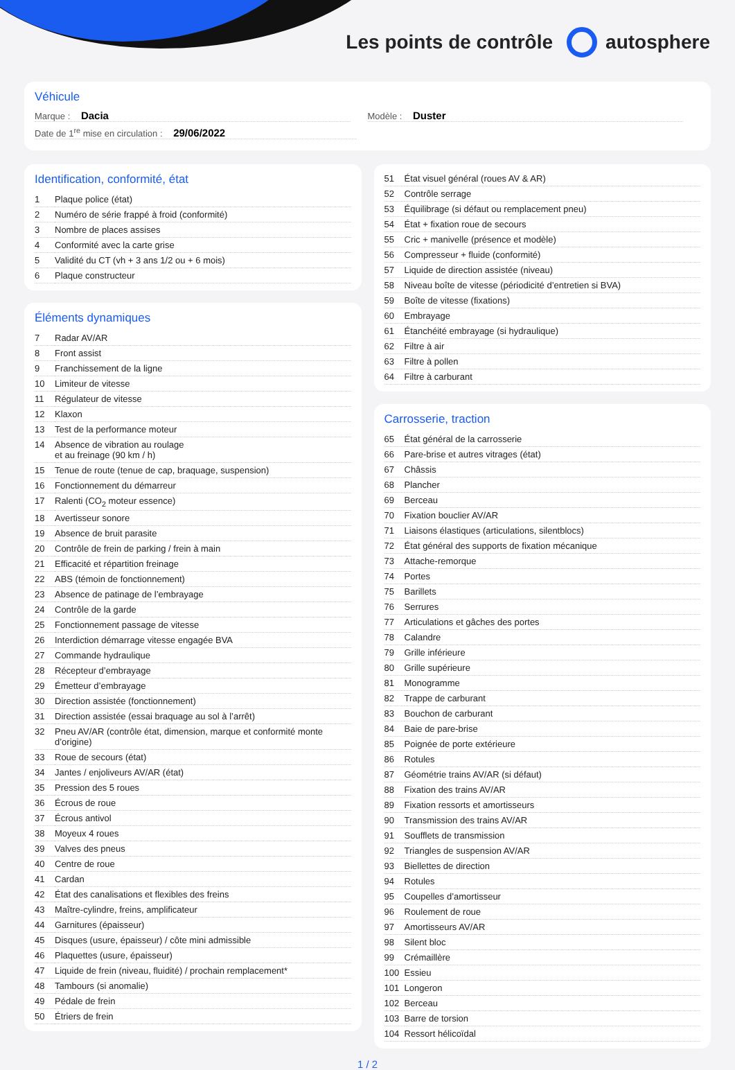Les points de contrôle autosphere
Véhicule
Marque : Dacia
Modèle : Duster
Date de 1<sup>re</sup> mise en circulation : 29/06/2022
Identification, conformité, état
| 1 | Plaque police (état) |
| 2 | Numéro de série frappé à froid (conformité) |
| 3 | Nombre de places assises |
| 4 | Conformité avec la carte grise |
| 5 | Validité du CT (vh + 3 ans 1/2 ou + 6 mois) |
| 6 | Plaque constructeur |
Éléments dynamiques
| 7 | Radar AV/AR |
| 8 | Front assist |
| 9 | Franchissement de la ligne |
| 10 | Limiteur de vitesse |
| 11 | Régulateur de vitesse |
| 12 | Klaxon |
| 13 | Test de la performance moteur |
| 14 | Absence de vibration au roulage et au freinage (90 km / h) |
| 15 | Tenue de route (tenue de cap, braquage, suspension) |
| 16 | Fonctionnement du démarreur |
| 17 | Ralenti (CO<sub>2</sub> moteur essence) |
| 18 | Avertisseur sonore |
| 19 | Absence de bruit parasite |
| 20 | Contrôle de frein de parking / frein à main |
| 21 | Efficacité et répartition freinage |
| 22 | ABS (témoin de fonctionnement) |
| 23 | Absence de patinage de l’embrayage |
| 24 | Contrôle de la garde |
| 25 | Fonctionnement passage de vitesse |
| 26 | Interdiction démarrage vitesse engagée BVA |
| 27 | Commande hydraulique |
| 28 | Récepteur d’embrayage |
| 29 | Émetteur d’embrayage |
| 30 | Direction assistée (fonctionnement) |
| 31 | Direction assistée (essai braquage au sol à l’arrêt) |
| 32 | Pneu AV/AR (contrôle état, dimension, marque et conformité monte d’origine) |
| 33 | Roue de secours (état) |
| 34 | Jantes / enjoliveurs AV/AR (état) |
| 35 | Pression des 5 roues |
| 36 | Écrous de roue |
| 37 | Écrous antivol |
| 38 | Moyeux 4 roues |
| 39 | Valves des pneus |
| 40 | Centre de roue |
| 41 | Cardan |
| 42 | État des canalisations et flexibles des freins |
| 43 | Maître-cylindre, freins, amplificateur |
| 44 | Garnitures (épaisseur) |
| 45 | Disques (usure, épaisseur) / côte mini admissible |
| 46 | Plaquettes (usure, épaisseur) |
| 47 | Liquide de frein (niveau, fluidité) / prochain remplacement* |
| 48 | Tambours (si anomalie) |
| 49 | Pédale de frein |
| 50 | Étriers de frein |
| 51 | État visuel général (roues AV & AR) |
| 52 | Contrôle serrage |
| 53 | Équilibrage (si défaut ou remplacement pneu) |
| 54 | État + fixation roue de secours |
| 55 | Cric + manivelle (présence et modèle) |
| 56 | Compresseur + fluide (conformité) |
| 57 | Liquide de direction assistée (niveau) |
| 58 | Niveau boîte de vitesse (périodicité d’entretien si BVA) |
| 59 | Boîte de vitesse (fixations) |
| 60 | Embrayage |
| 61 | Étanchéité embrayage (si hydraulique) |
| 62 | Filtre à air |
| 63 | Filtre à pollen |
| 64 | Filtre à carburant |
Carrosserie, traction
| 65 | État général de la carrosserie |
| 66 | Pare-brise et autres vitrages (état) |
| 67 | Châssis |
| 68 | Plancher |
| 69 | Berceau |
| 70 | Fixation bouclier AV/AR |
| 71 | Liaisons élastiques (articulations, silentblocs) |
| 72 | État général des supports de fixation mécanique |
| 73 | Attache-remorque |
| 74 | Portes |
| 75 | Barillets |
| 76 | Serrures |
| 77 | Articulations et gâches des portes |
| 78 | Calandre |
| 79 | Grille inférieure |
| 80 | Grille supérieure |
| 81 | Monogramme |
| 82 | Trappe de carburant |
| 83 | Bouchon de carburant |
| 84 | Baie de pare-brise |
| 85 | Poignée de porte extérieure |
| 86 | Rotules |
| 87 | Géométrie trains AV/AR (si défaut) |
| 88 | Fixation des trains AV/AR |
| 89 | Fixation ressorts et amortisseurs |
| 90 | Transmission des trains AV/AR |
| 91 | Soufflets de transmission |
| 92 | Triangles de suspension AV/AR |
| 93 | Biellettes de direction |
| 94 | Rotules |
| 95 | Coupelles d’amortisseur |
| 96 | Roulement de roue |
| 97 | Amortisseurs AV/AR |
| 98 | Silent bloc |
| 99 | Crémaillère |
| 100 | Essieu |
| 101 | Longeron |
| 102 | Berceau |
| 103 | Barre de torsion |
| 104 | Ressort hélicoïdal |
1 / 2